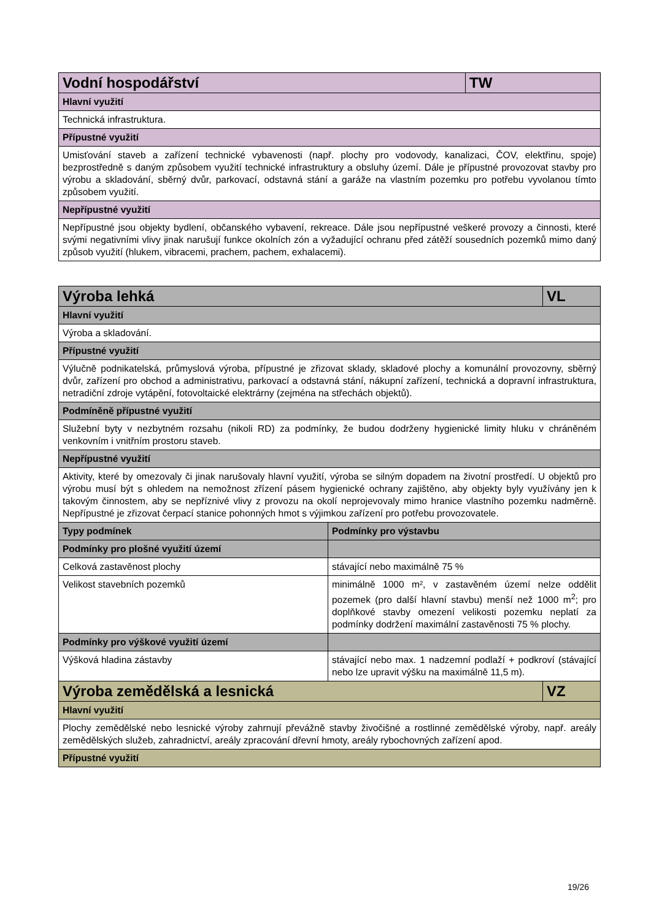| Vodní hospodářství | TW |
| --- | --- |
| Hlavní využití | |
| Technická infrastruktura. | |
| Přípustné využití | |
| Umisťování staveb a zařízení technické vybavenosti (např. plochy pro vodovody, kanalizaci, ČOV, elektřinu, spoje) bezprostředně s daným způsobem využití technické infrastruktury a obsluhy území. Dále je přípustné provozovat stavby pro výrobu a skladování, sběrný dvůr, parkovací, odstavná stání a garáže na vlastním pozemku pro potřebu vyvolanou tímto způsobem využití. | |
| Nepřípustné využití | |
| Nepřípustné jsou objekty bydlení, občanského vybavení, rekreace. Dále jsou nepřípustné veškeré provozy a činnosti, které svými negativními vlivy jinak narušují funkce okolních zón a vyžadující ochranu před zátěží sousedních pozemků mimo daný způsob využití (hlukem, vibracemi, prachem, pachem, exhalacemi). | |
| Výroba lehká | | VL |
| --- | --- | --- |
| Hlavní využití | | |
| Výroba a skladování. | | |
| Přípustné využití | | |
| Výlučně podnikatelská, průmyslová výroba, přípustné je zřizovat sklady, skladové plochy a komunální provozovny, sběrný dvůr, zařízení pro obchod a administrativu, parkovací a odstavná stání, nákupní zařízení, technická a dopravní infrastruktura, netradiční zdroje vytápění, fotovoltaické elektrárny (zejména na střechách objektů). | | |
| Podmíněně přípustné využití | | |
| Služební byty v nezbytném rozsahu (nikoli RD) za podmínky, že budou dodrženy hygienické limity hluku v chráněném venkovním i vnitřním prostoru staveb. | | |
| Nepřípustné využití | | |
| Aktivity, které by omezovaly či jinak narušovaly hlavní využití, výroba se silným dopadem na životní prostředí. U objektů pro výrobu musí být s ohledem na nemožnost zřízení pásem hygienické ochrany zajištěno, aby objekty byly využívány jen k takovým činnostem, aby se nepříznivé vlivy z provozu na okolí neprojevovaly mimo hranice vlastního pozemku nadměrně. Nepřípustné je zřizovat čerpací stanice pohonných hmot s výjimkou zařízení pro potřebu provozovatele. | | |
| Typy podmínek | Podmínky pro výstavbu | |
| Podmínky pro plošné využití území | | |
| Celková zastavěnost plochy | stávající nebo maximálně 75 % | |
| Velikost stavebních pozemků | minimálně 1000 m², v zastavěném území nelze oddělit pozemek (pro další hlavní stavbu) menší než 1000 m<sup>2</sup>; pro doplňkové stavby omezení velikosti pozemku neplatí za podmínky dodržení maximální zastavěnosti 75 % plochy. | |
| Podmínky pro výškové využití území | | |
| Výšková hladina zástavby | stávající nebo max. 1 nadzemní podlaží + podkroví (stávající nebo lze upravit výšku na maximálně 11,5 m). | |
| Výroba zemědělská a lesnická | | VZ |
| Hlavní využití | | |
| Plochy zemědělské nebo lesnické výroby zahrnují převážně stavby živočišné a rostlinné zemědělské výroby, např. areály zemědělských služeb, zahradnictví, areály zpracování dřevní hmoty, areály rybochovných zařízení apod. | | |
| Přípustné využití | | |
19/26